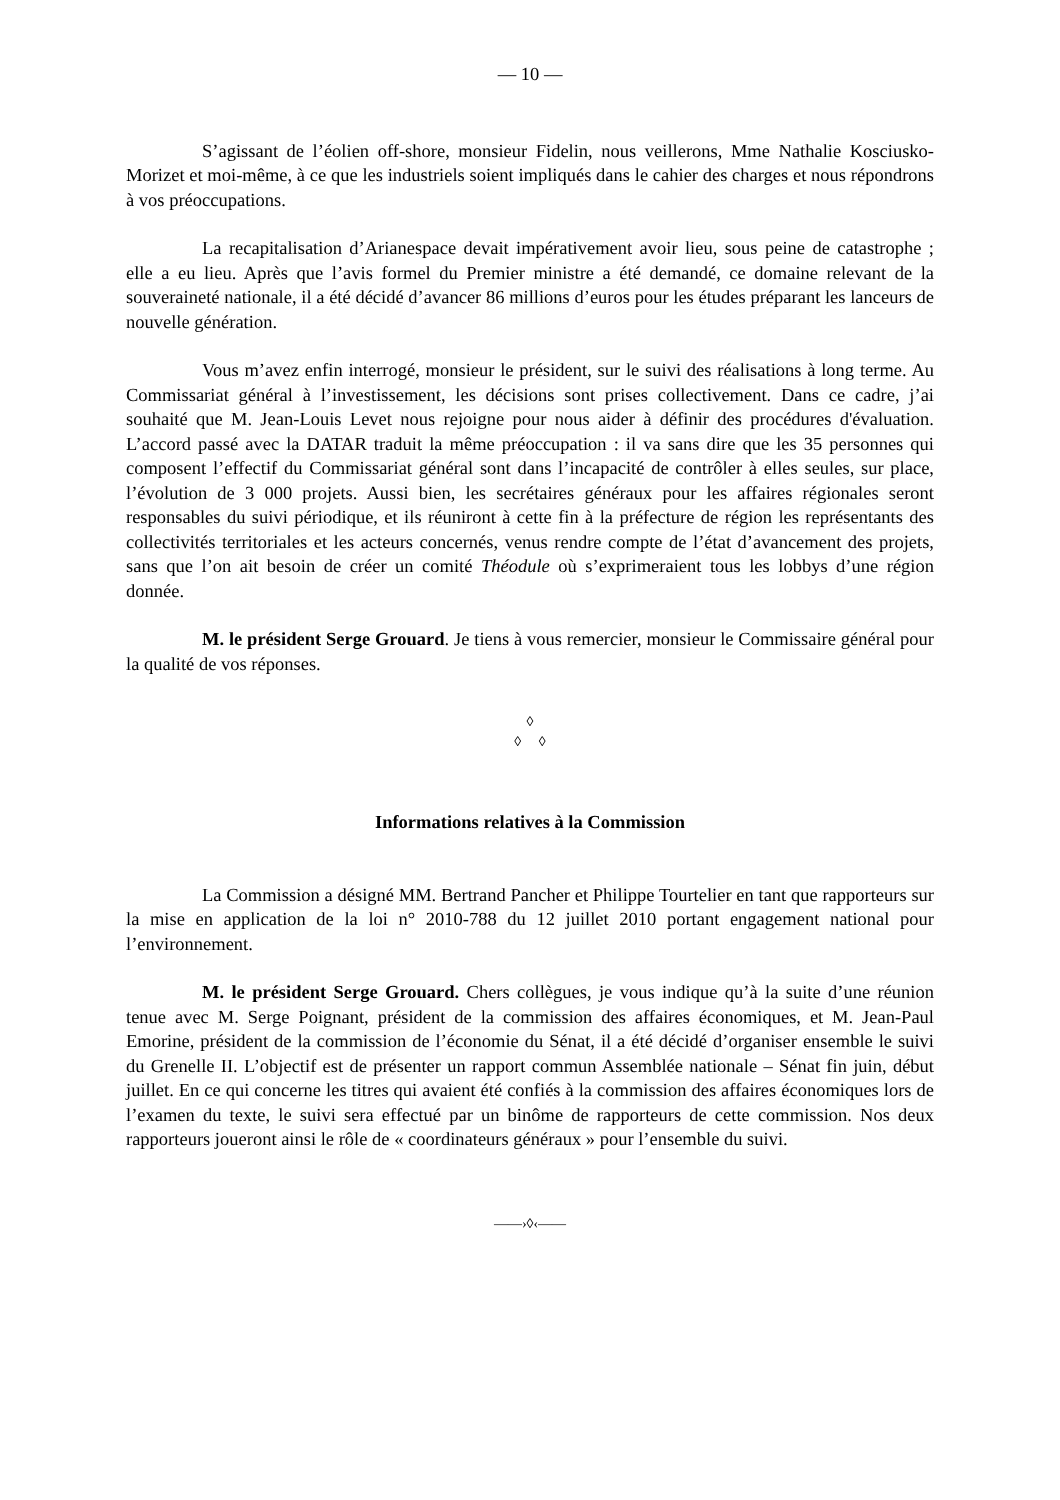— 10 —
S’agissant de l’éolien off-shore, monsieur Fidelin, nous veillerons, Mme Nathalie Kosciusko-Morizet et moi-même, à ce que les industriels soient impliqués dans le cahier des charges et nous répondrons à vos préoccupations.
La recapitalisation d’Arianespace devait impérativement avoir lieu, sous peine de catastrophe ; elle a eu lieu. Après que l’avis formel du Premier ministre a été demandé, ce domaine relevant de la souveraineté nationale, il a été décidé d’avancer 86 millions d’euros pour les études préparant les lanceurs de nouvelle génération.
Vous m’avez enfin interrogé, monsieur le président, sur le suivi des réalisations à long terme. Au Commissariat général à l’investissement, les décisions sont prises collectivement. Dans ce cadre, j’ai souhaité que M. Jean-Louis Levet nous rejoigne pour nous aider à définir des procédures d'évaluation. L’accord passé avec la DATAR traduit la même préoccupation : il va sans dire que les 35 personnes qui composent l’effectif du Commissariat général sont dans l’incapacité de contrôler à elles seules, sur place, l’évolution de 3 000 projets. Aussi bien, les secrétaires généraux pour les affaires régionales seront responsables du suivi périodique, et ils réuniront à cette fin à la préfecture de région les représentants des collectivités territoriales et les acteurs concernés, venus rendre compte de l’état d’avancement des projets, sans que l’on ait besoin de créer un comité Théodule où s’exprimeraient tous les lobbys d’une région donnée.
M. le président Serge Grouard. Je tiens à vous remercier, monsieur le Commissaire général pour la qualité de vos réponses.
◊
◊ ◊
Informations relatives à la Commission
La Commission a désigné MM. Bertrand Pancher et Philippe Tourtelier en tant que rapporteurs sur la mise en application de la loi n° 2010-788 du 12 juillet 2010 portant engagement national pour l’environnement.
M. le président Serge Grouard. Chers collègues, je vous indique qu’à la suite d’une réunion tenue avec M. Serge Poignant, président de la commission des affaires économiques, et M. Jean-Paul Emorine, président de la commission de l’économie du Sénat, il a été décidé d’organiser ensemble le suivi du Grenelle II. L’objectif est de présenter un rapport commun Assemblée nationale – Sénat fin juin, début juillet. En ce qui concerne les titres qui avaient été confiés à la commission des affaires économiques lors de l’examen du texte, le suivi sera effectué par un binôme de rapporteurs de cette commission. Nos deux rapporteurs joueront ainsi le rôle de « coordinateurs généraux » pour l’ensemble du suivi.
——›◊‹——